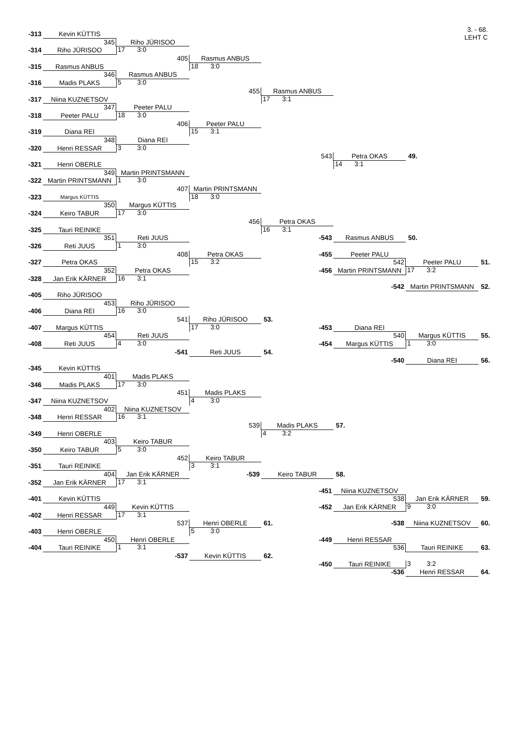3. - 68.
LEHT C
-313 Kevin KÜTTIS
345 Riho JÜRISOO
-314 Riho JÜRISOO 17 3:0
405 Rasmus ANBUS
-315 Rasmus ANBUS 18 3:0
346 Rasmus ANBUS
-316 Madis PLAKS 5 3:0
455 Rasmus ANBUS
-317 Niina KUZNETSOV 17 3:1
347 Peeter PALU
-318 Peeter PALU 18 3:0
406 Peeter PALU
-319 Diana REI 15 3:1
348 Diana REI
-320 Henri RESSAR 3 3:0
543 Petra OKAS 49.
-321 Henri OBERLE 14 3:1
349 Martin PRINTSMANN
-322 Martin PRINTSMANN 1 3:0
407 Martin PRINTSMANN
-323 Margus KÜTTIS 18 3:0
350 Margus KÜTTIS
-324 Keiro TABUR 17 3:0
456 Petra OKAS
-325 Tauri REINIKE 16 3:1
351 Reti JUUS -543 Rasmus ANBUS 50.
-326 Reti JUUS 1 3:0
408 Petra OKAS -455 Peeter PALU
-327 Petra OKAS 15 3:2 542 Peeter PALU 51.
352 Petra OKAS -456 Martin PRINTSMANN 17 3:2
-328 Jan Erik KÄRNER 16 3:1
-542 Martin PRINTSMANN 52.
-405 Riho JÜRISOO
453 Riho JÜRISOO
-406 Diana REI 16 3:0
541 Riho JÜRISOO 53.
-407 Margus KÜTTIS 17 3:0 -453 Diana REI
454 Reti JUUS 540 Margus KÜTTIS 55.
-408 Reti JUUS 4 3:0 -454 Margus KÜTTIS 1 3:0
-541 Reti JUUS 54.
-540 Diana REI 56.
-345 Kevin KÜTTIS
401 Madis PLAKS
-346 Madis PLAKS 17 3:0
451 Madis PLAKS
-347 Niina KUZNETSOV 4 3:0
402 Niina KUZNETSOV
-348 Henri RESSAR 16 3:1
539 Madis PLAKS 57.
-349 Henri OBERLE 4 3:2
403 Keiro TABUR
-350 Keiro TABUR 5 3:0
452 Keiro TABUR
-351 Tauri REINIKE 3 3:1
404 Jan Erik KÄRNER -539 Keiro TABUR 58.
-352 Jan Erik KÄRNER 17 3:1
-451 Niina KUZNETSOV
-401 Kevin KÜTTIS 538 Jan Erik KÄRNER 59.
449 Kevin KÜTTIS -452 Jan Erik KÄRNER 9 3:0
-402 Henri RESSAR 17 3:1
537 Henri OBERLE 61. -538 Niina KUZNETSOV 60.
-403 Henri OBERLE 5 3:0
450 Henri OBERLE -449 Henri RESSAR
-404 Tauri REINIKE 1 3:1 536 Tauri REINIKE 63.
-537 Kevin KÜTTIS 62. -450 Tauri REINIKE 3 3:2
-536 Henri RESSAR 64.